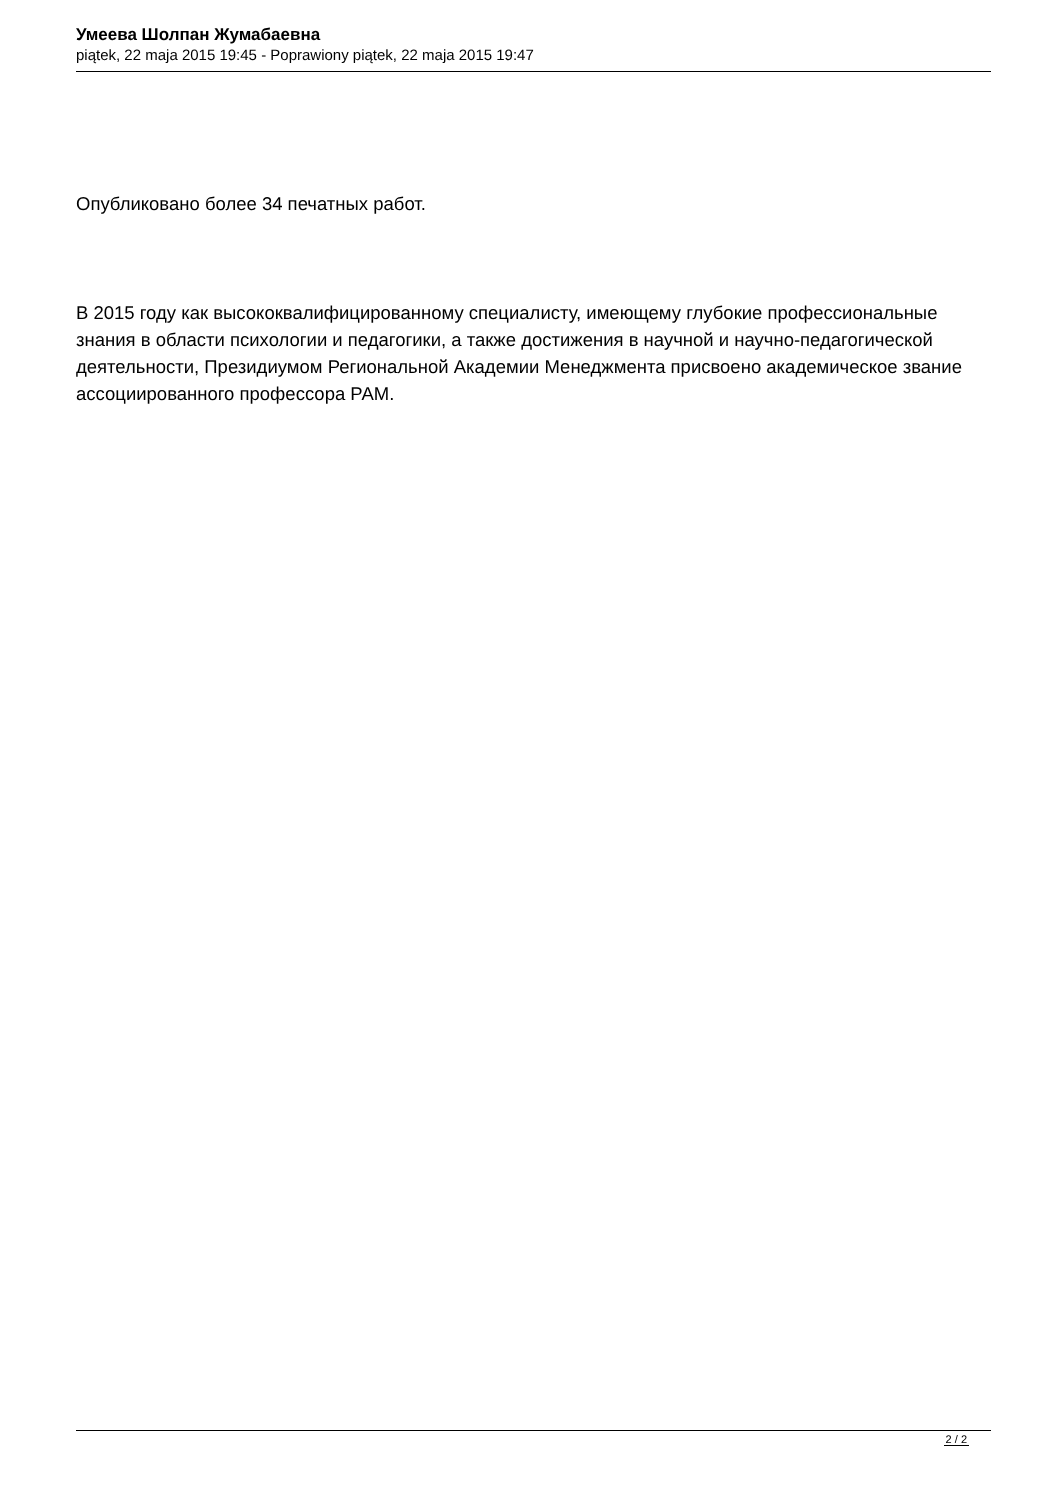Умеева Шолпан Жумабаевна
piątek, 22 maja 2015 19:45 - Poprawiony piątek, 22 maja 2015 19:47
Опубликовано более 34 печатных работ.
В 2015 году как высококвалифицированному специалисту, имеющему глубокие профессиональные знания в области психологии и педагогики, а также достижения в научной и научно-педагогической деятельности, Президиумом Региональной Академии Менеджмента присвоено академическое звание ассоциированного профессора РАМ.
2 / 2